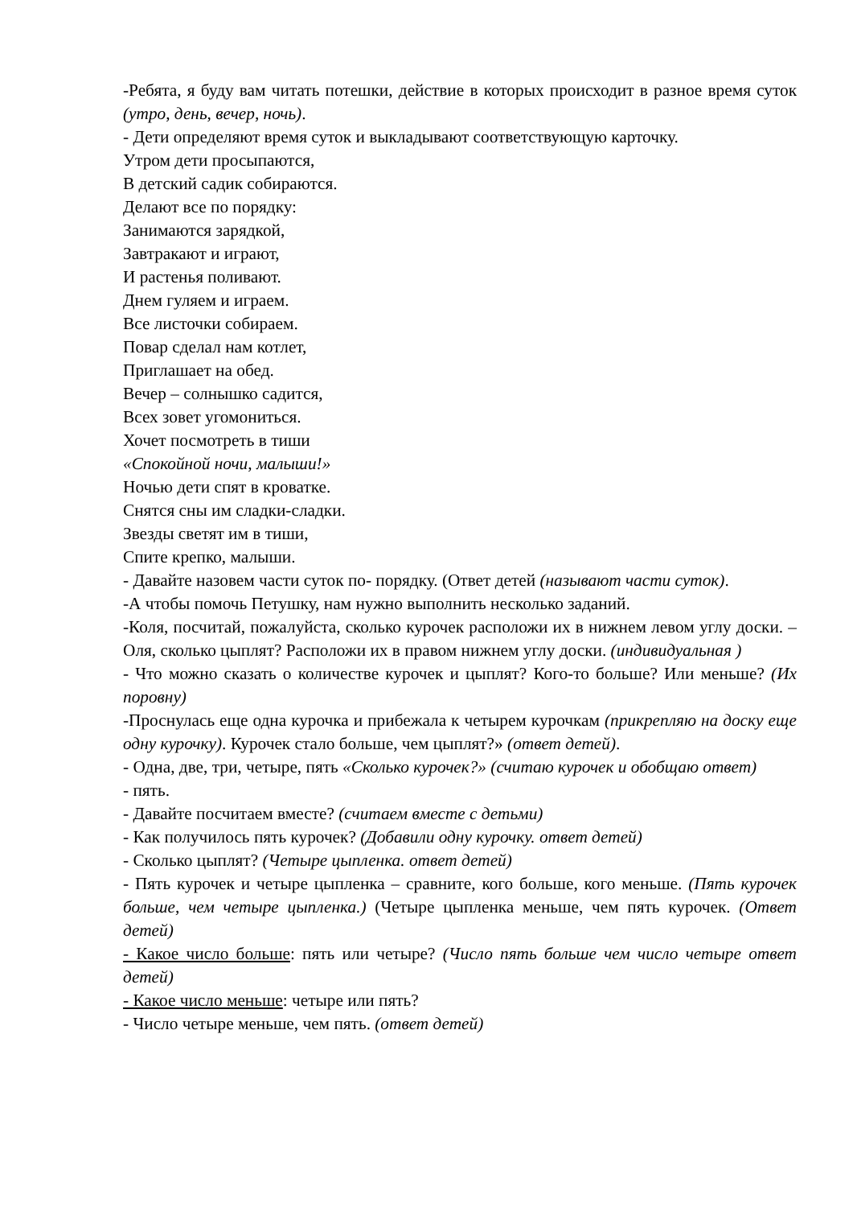-Ребята, я буду вам читать потешки, действие в которых происходит в разное время суток (утро, день, вечер, ночь).
- Дети определяют время суток и выкладывают соответствующую карточку.
Утром дети просыпаются,
В детский садик собираются.
Делают все по порядку:
Занимаются зарядкой,
Завтракают и играют,
И растенья поливают.
Днем гуляем и играем.
Все листочки собираем.
Повар сделал нам котлет,
Приглашает на обед.
Вечер – солнышко садится,
Всех зовет угомониться.
Хочет посмотреть в тиши
«Спокойной ночи, малыши!»
Ночью дети спят в кроватке.
Снятся сны им сладки-сладки.
Звезды светят им в тиши,
Спите крепко, малыши.
- Давайте назовем части суток по- порядку. (Ответ детей (называют части суток).
-А чтобы помочь Петушку, нам нужно выполнить несколько заданий.
-Коля, посчитай, пожалуйста, сколько курочек расположи их в нижнем левом углу доски. – Оля, сколько цыплят? Расположи их в правом нижнем углу доски. (индивидуальная )
- Что можно сказать о количестве курочек и цыплят? Кого-то больше? Или меньше? (Их поровну)
-Проснулась еще одна курочка и прибежала к четырем курочкам (прикрепляю на доску еще одну курочку). Курочек стало больше, чем цыплят?» (ответ детей).
- Одна, две, три, четыре, пять «Сколько курочек?» (считаю курочек и обобщаю ответ)
- пять.
- Давайте посчитаем вместе? (считаем вместе с детьми)
- Как получилось пять курочек? (Добавили одну курочку. ответ детей)
- Сколько цыплят? (Четыре цыпленка. ответ детей)
- Пять курочек и четыре цыпленка – сравните, кого больше, кого меньше. (Пять курочек больше, чем четыре цыпленка.) (Четыре цыпленка меньше, чем пять курочек. (Ответ детей)
- Какое число больше: пять или четыре? (Число пять больше чем число четыре ответ детей)
- Какое число меньше: четыре или пять?
- Число четыре меньше, чем пять. (ответ детей)